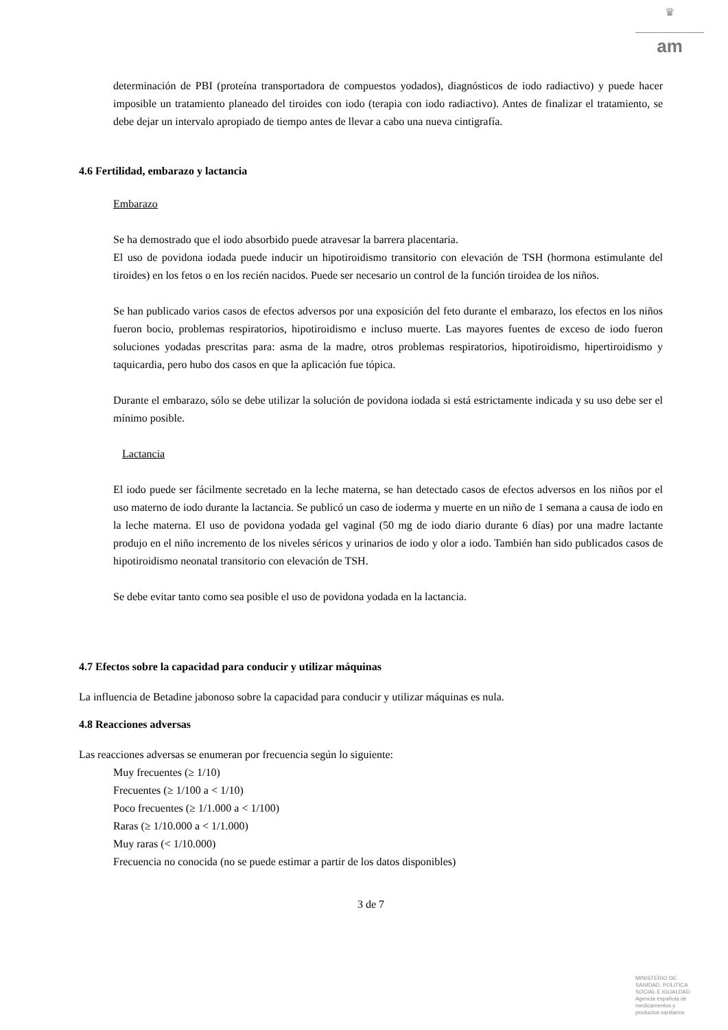♛
am
determinación de PBI (proteína transportadora de compuestos yodados), diagnósticos de iodo radiactivo) y puede hacer imposible un tratamiento planeado del tiroides con iodo (terapia con iodo radiactivo). Antes de finalizar el tratamiento, se debe dejar un intervalo apropiado de tiempo antes de llevar a cabo una nueva cintigrafía.
4.6 Fertilidad, embarazo y lactancia
Embarazo
Se ha demostrado que el iodo absorbido puede atravesar la barrera placentaria.
El uso de povidona iodada puede inducir un hipotiroidismo transitorio con elevación de TSH (hormona estimulante del tiroides) en los fetos o en los recién nacidos. Puede ser necesario un control de la función tiroidea de los niños.
Se han publicado varios casos de efectos adversos por una exposición del feto durante el embarazo, los efectos en los niños fueron bocio, problemas respiratorios, hipotiroidismo e incluso muerte. Las mayores fuentes de exceso de iodo fueron soluciones yodadas prescritas para: asma de la madre, otros problemas respiratorios, hipotiroidismo, hipertiroidismo y taquicardia, pero hubo dos casos en que la aplicación fue tópica.
Durante el embarazo, sólo se debe utilizar la solución de povidona iodada si está estrictamente indicada y su uso debe ser el mínimo posible.
Lactancia
El iodo puede ser fácilmente secretado en la leche materna, se han detectado casos de efectos adversos en los niños por el uso materno de iodo durante la lactancia. Se publicó un caso de ioderma y muerte en un niño de 1 semana a causa de iodo en la leche materna. El uso de povidona yodada gel vaginal (50 mg de iodo diario durante 6 días) por una madre lactante produjo en el niño incremento de los niveles séricos y urinarios de iodo y olor a iodo. También han sido publicados casos de hipotiroidismo neonatal transitorio con elevación de TSH.
Se debe evitar tanto como sea posible el uso de povidona yodada en la lactancia.
4.7 Efectos sobre la capacidad para conducir y utilizar máquinas
La influencia de Betadine jabonoso sobre la capacidad para conducir y utilizar máquinas es nula.
4.8 Reacciones adversas
Las reacciones adversas se enumeran por frecuencia según lo siguiente:
Muy frecuentes (≥ 1/10)
Frecuentes (≥ 1/100 a < 1/10)
Poco frecuentes (≥ 1/1.000 a < 1/100)
Raras (≥ 1/10.000 a < 1/1.000)
Muy raras (< 1/10.000)
Frecuencia no conocida (no se puede estimar a partir de los datos disponibles)
3 de 7
MINISTERIO DE
SANIDAD, POLITICA
SOCIAL E IGUALDAD
Agencia española de
medicamentos y
productos sanitarios